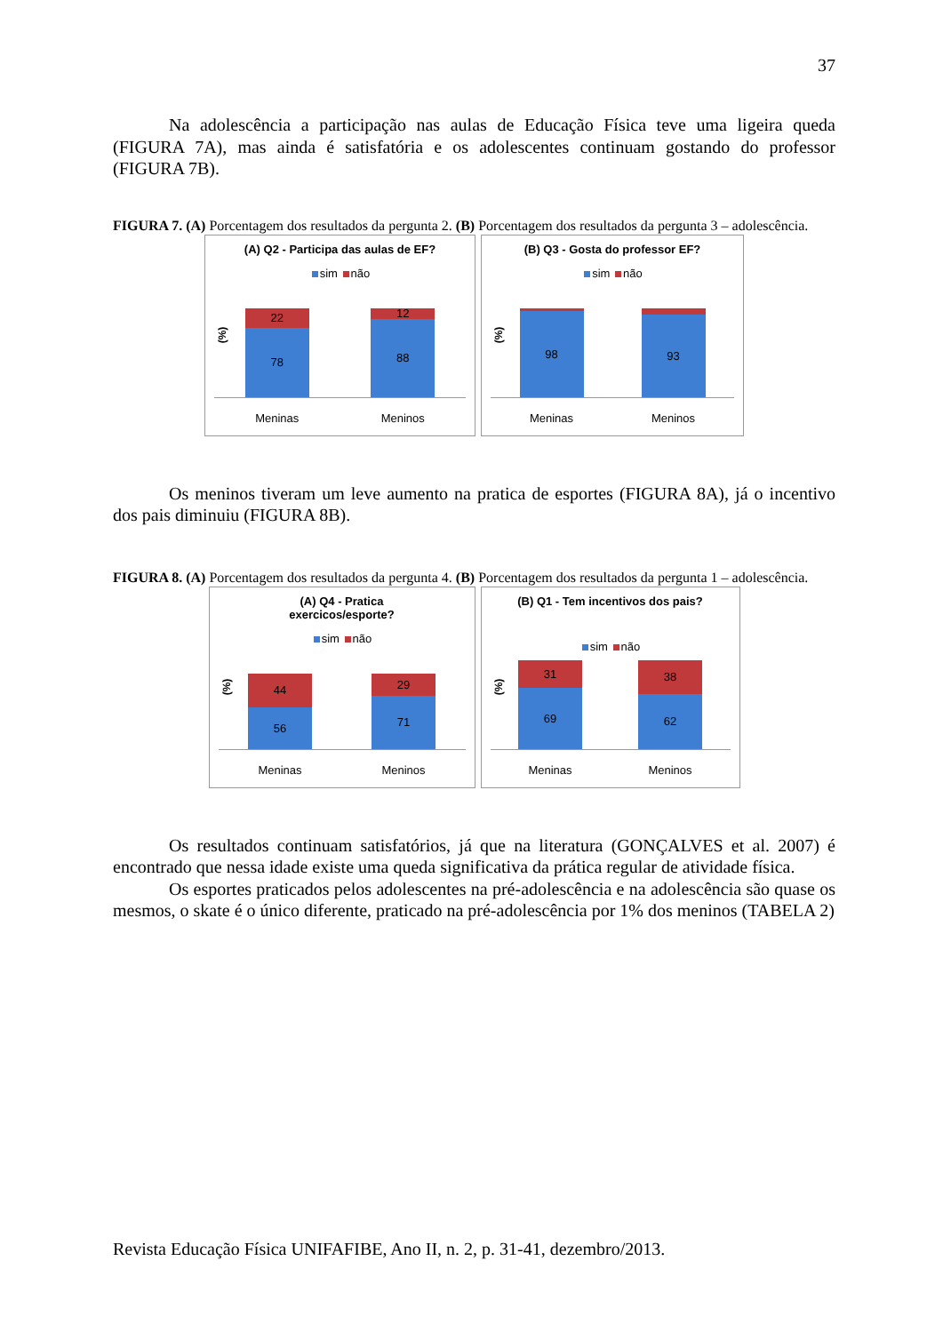37
Na adolescência a participação nas aulas de Educação Física teve uma ligeira queda (FIGURA 7A), mas ainda é satisfatória e os adolescentes continuam gostando do professor (FIGURA 7B).
FIGURA 7. (A) Porcentagem dos resultados da pergunta 2. (B) Porcentagem dos resultados da pergunta 3 – adolescência.
(A) Q2 - Participa das aulas de EF?
sim não
(%)
22
78
12
88
Meninas Meninos
(B) Q3 - Gosta do professor EF?
sim não
(%)
2
98
7
93
Meninas Meninos
Os meninos tiveram um leve aumento na pratica de esportes (FIGURA 8A), já o incentivo dos pais diminuiu (FIGURA 8B).
FIGURA 8. (A) Porcentagem dos resultados da pergunta 4. (B) Porcentagem dos resultados da pergunta 1 – adolescência.
(A) Q4 - Pratica
exercicos/esporte?
sim não
(%)
44
56
29
71
Meninas Meninos
(B) Q1 - Tem incentivos dos pais?
sim não
(%)
31
69
38
62
Meninas Meninos
Os resultados continuam satisfatórios, já que na literatura (GONÇALVES et al. 2007) é encontrado que nessa idade existe uma queda significativa da prática regular de atividade física.
Os esportes praticados pelos adolescentes na pré-adolescência e na adolescência são quase os mesmos, o skate é o único diferente, praticado na pré-adolescência por 1% dos meninos (TABELA 2)
Revista Educação Física UNIFAFIBE, Ano II, n. 2, p. 31-41, dezembro/2013.